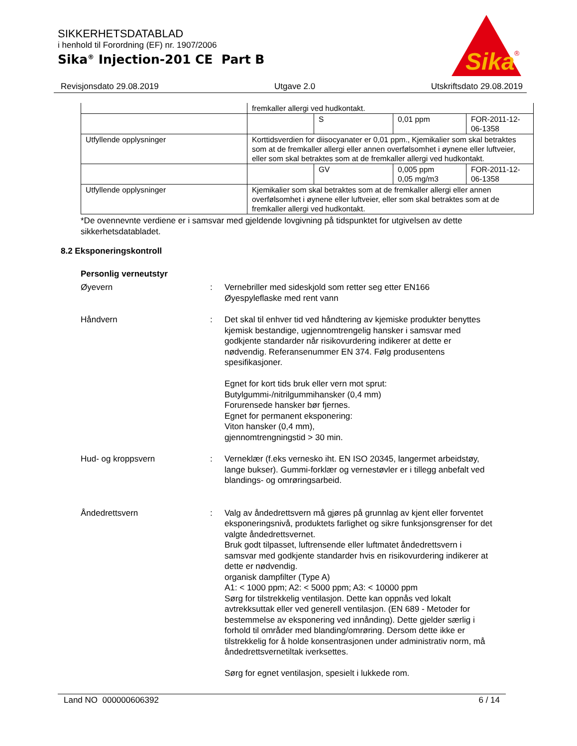SIKKERHETSDATABLAD
i henhold til Forordning (EF) nr. 1907/2006
Sika<sup>®</sup> Injection-201 CE Part B
Sika
®
Revisjonsdato 29.08.2019 Utgave 2.0 Utskriftsdato 29.08.2019
| | fremkaller allergi ved hudkontakt. | | | |
| | | S | 0,01 ppm | FOR-2011-12-06-1358 |
| Utfyllende opplysninger | Korttidsverdien for diisocyanater er 0,01 ppm., Kjemikalier som skal betraktes som at de fremkaller allergi eller annen overfølsomhet i øynene eller luftveier, eller som skal betraktes som at de fremkaller allergi ved hudkontakt. | | | |
| | | GV | 0,005 ppm 0,05 mg/m3 | FOR-2011-12-06-1358 |
| Utfyllende opplysninger | Kjemikalier som skal betraktes som at de fremkaller allergi eller annen overfølsomhet i øynene eller luftveier, eller som skal betraktes som at de fremkaller allergi ved hudkontakt. | | | |
*De ovennevnte verdiene er i samsvar med gjeldende lovgivning på tidspunktet for utgivelsen av dette sikkerhetsdatabladet.
8.2 Eksponeringskontroll
Personlig verneutstyr
Øyevern : Vernebriller med sideskjold som retter seg etter EN166
Øyespyleflaske med rent vann
Håndvern : Det skal til enhver tid ved håndtering av kjemiske produkter benyttes kjemisk bestandige, ugjennomtrengelig hansker i samsvar med godkjente standarder når risikovurdering indikerer at dette er nødvendig. Referansenummer EN 374. Følg produsentens spesifikasjoner.
Egnet for kort tids bruk eller vern mot sprut:
Butylgummi-/nitrilgummihansker (0,4 mm)
Forurensede hansker bør fjernes.
Egnet for permanent eksponering:
Viton hansker (0,4 mm),
gjennomtrengningstid > 30 min.
Hud- og kroppsvern : Verneklær (f.eks vernesko iht. EN ISO 20345, langermet arbeidstøy, lange bukser). Gummi-forklær og vernestøvler er i tillegg anbefalt ved blandings- og omrøringsarbeid.
Åndedrettsvern : Valg av åndedrettsvern må gjøres på grunnlag av kjent eller forventet eksponeringsnivå, produktets farlighet og sikre funksjonsgrenser for det valgte åndedrettsvernet.
Bruk godt tilpasset, luftrensende eller luftmatet åndedrettsvern i samsvar med godkjente standarder hvis en risikovurdering indikerer at dette er nødvendig.
organisk dampfilter (Type A)
A1: < 1000 ppm; A2: < 5000 ppm; A3: < 10000 ppm
Sørg for tilstrekkelig ventilasjon. Dette kan oppnås ved lokalt avtrekksuttak eller ved generell ventilasjon. (EN 689 - Metoder for bestemmelse av eksponering ved innånding). Dette gjelder særlig i forhold til områder med blanding/omrøring. Dersom dette ikke er tilstrekkelig for å holde konsentrasjonen under administrativ norm, må åndedrettsvernetiltak iverksettes.
Sørg for egnet ventilasjon, spesielt i lukkede rom.
Land NO 000000606392 6 / 14